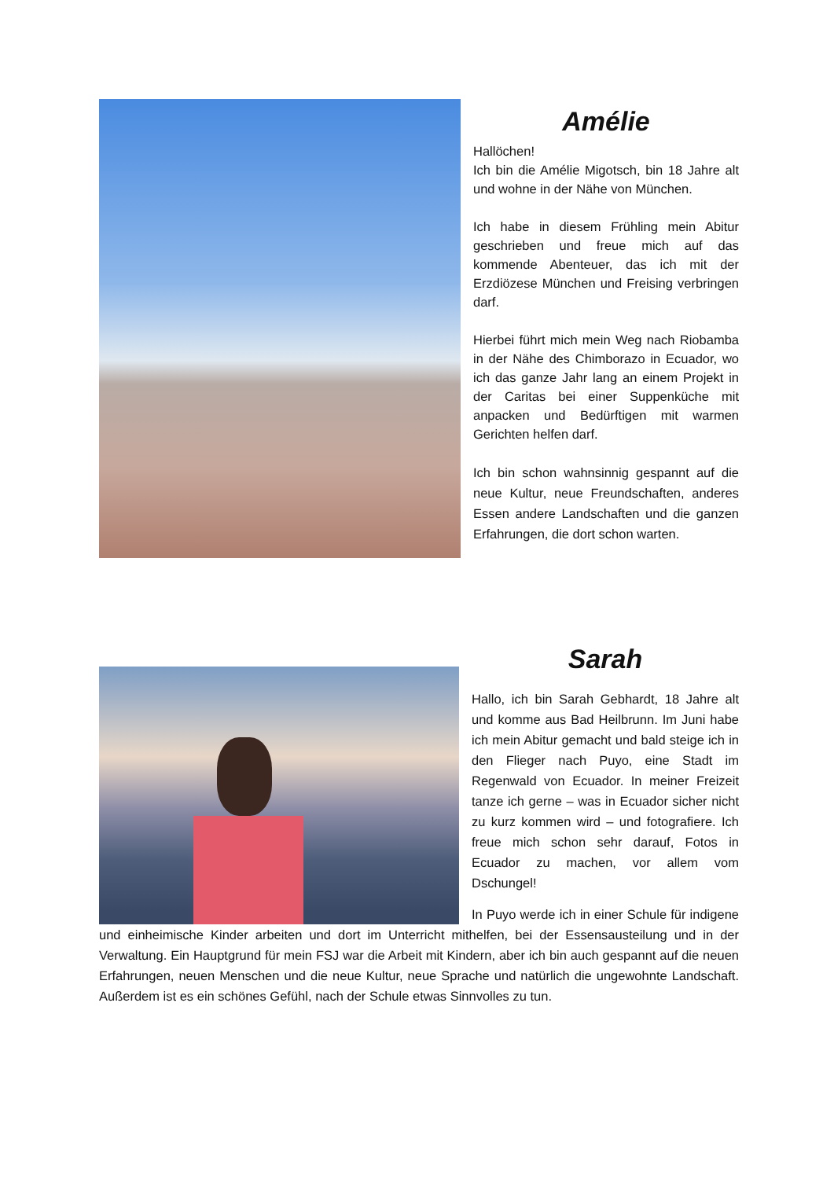Amélie
Hallöchen!
Ich bin die Amélie Migotsch, bin 18 Jahre alt und wohne in der Nähe von München.
Ich habe in diesem Frühling mein Abitur geschrieben und freue mich auf das kommende Abenteuer, das ich mit der Erzdiözese München und Freising verbringen darf.
Hierbei führt mich mein Weg nach Riobamba in der Nähe des Chimborazo in Ecuador, wo ich das ganze Jahr lang an einem Projekt in der Caritas bei einer Suppenküche mit anpacken und Bedürftigen mit warmen Gerichten helfen darf.
Ich bin schon wahnsinnig gespannt auf die neue Kultur, neue Freundschaften, anderes Essen andere Landschaften und die ganzen Erfahrungen, die dort schon warten.
Sarah
Hallo, ich bin Sarah Gebhardt, 18 Jahre alt und komme aus Bad Heilbrunn. Im Juni habe ich mein Abitur gemacht und bald steige ich in den Flieger nach Puyo, eine Stadt im Regenwald von Ecuador. In meiner Freizeit tanze ich gerne – was in Ecuador sicher nicht zu kurz kommen wird – und fotografiere. Ich freue mich schon sehr darauf, Fotos in Ecuador zu machen, vor allem vom Dschungel!
In Puyo werde ich in einer Schule für indigene und einheimische Kinder arbeiten und dort im Unterricht mithelfen, bei der Essensausteilung und in der Verwaltung. Ein Hauptgrund für mein FSJ war die Arbeit mit Kindern, aber ich bin auch gespannt auf die neuen Erfahrungen, neuen Menschen und die neue Kultur, neue Sprache und natürlich die ungewohnte Landschaft. Außerdem ist es ein schönes Gefühl, nach der Schule etwas Sinnvolles zu tun.